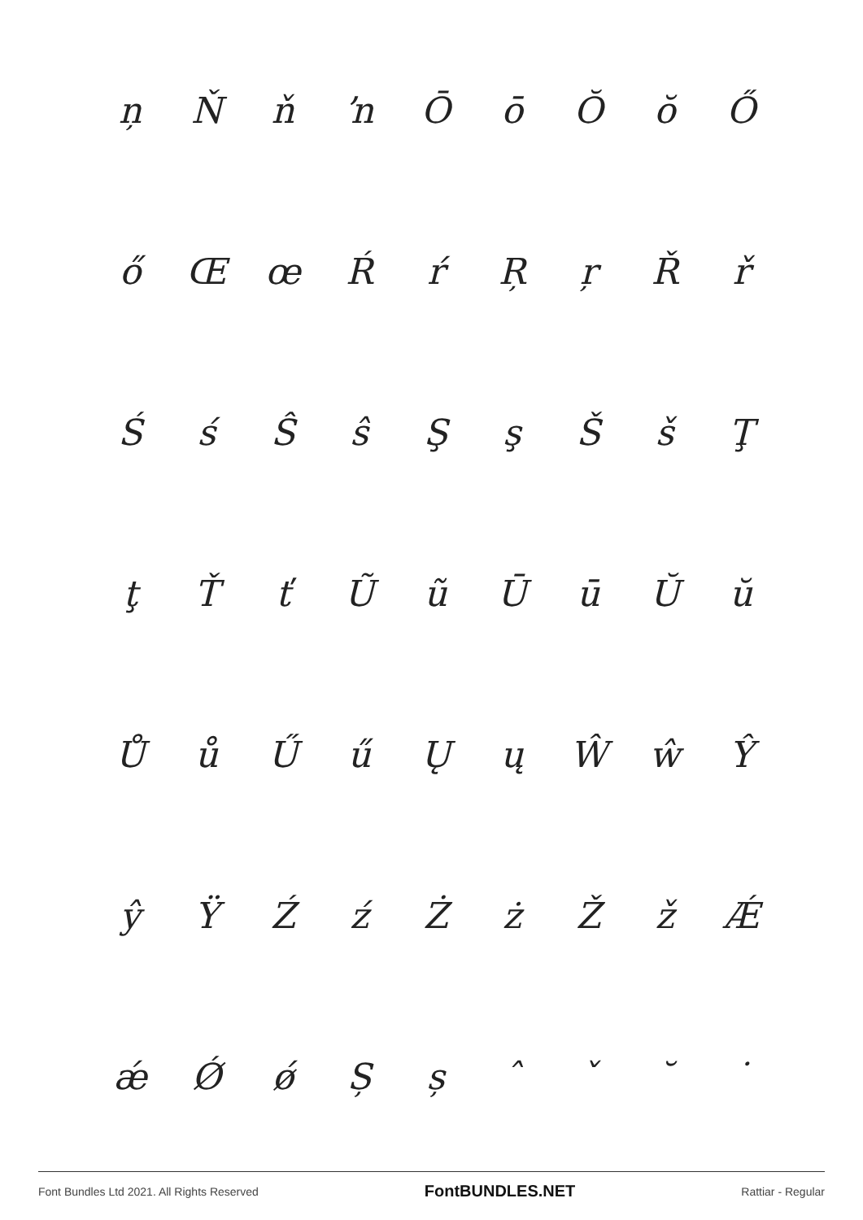ņŇňŉŌōŎŏŐ
őŒœŔŕŖŗŘř
ŚśŜŝŞşŠšŢ
ţŤťŨũŪūŬŭ
ŮůŰűŲųŴŵŶ
ŷŸŹźŻżŽžǼ
ǽǾǿȘșˆˇ ˘ ˙
Font Bundles Ltd 2021. All Rights Reserved FontBUNDLES.NET Rattiar - Regular